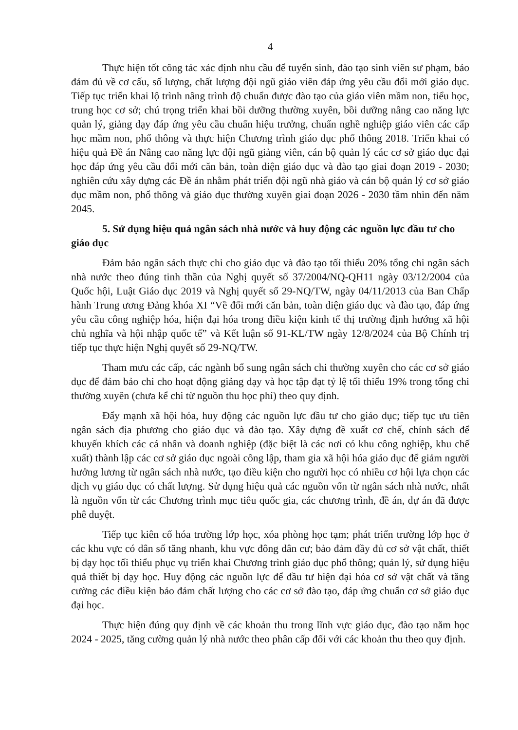4
Thực hiện tốt công tác xác định nhu cầu để tuyển sinh, đào tạo sinh viên sư phạm, bảo đảm đủ về cơ cấu, số lượng, chất lượng đội ngũ giáo viên đáp ứng yêu cầu đổi mới giáo dục. Tiếp tục triển khai lộ trình nâng trình độ chuẩn được đào tạo của giáo viên mầm non, tiểu học, trung học cơ sở; chú trọng triển khai bồi dưỡng thường xuyên, bồi dưỡng nâng cao năng lực quản lý, giảng dạy đáp ứng yêu cầu chuẩn hiệu trưởng, chuẩn nghề nghiệp giáo viên các cấp học mầm non, phổ thông và thực hiện Chương trình giáo dục phổ thông 2018. Triển khai có hiệu quả Đề án Nâng cao năng lực đội ngũ giảng viên, cán bộ quản lý các cơ sở giáo dục đại học đáp ứng yêu cầu đổi mới căn bản, toàn diện giáo dục và đào tạo giai đoạn 2019 - 2030; nghiên cứu xây dựng các Đề án nhằm phát triển đội ngũ nhà giáo và cán bộ quản lý cơ sở giáo dục mầm non, phổ thông và giáo dục thường xuyên giai đoạn 2026 - 2030 tầm nhìn đến năm 2045.
5. Sử dụng hiệu quả ngân sách nhà nước và huy động các nguồn lực đầu tư cho giáo dục
Đảm bảo ngân sách thực chi cho giáo dục và đào tạo tối thiểu 20% tổng chi ngân sách nhà nước theo đúng tinh thần của Nghị quyết số 37/2004/NQ-QH11 ngày 03/12/2004 của Quốc hội, Luật Giáo dục 2019 và Nghị quyết số 29-NQ/TW, ngày 04/11/2013 của Ban Chấp hành Trung ương Đảng khóa XI “Về đổi mới căn bản, toàn diện giáo dục và đào tạo, đáp ứng yêu cầu công nghiệp hóa, hiện đại hóa trong điều kiện kinh tế thị trường định hướng xã hội chủ nghĩa và hội nhập quốc tế” và Kết luận số 91-KL/TW ngày 12/8/2024 của Bộ Chính trị tiếp tục thực hiện Nghị quyết số 29-NQ/TW.
Tham mưu các cấp, các ngành bổ sung ngân sách chi thường xuyên cho các cơ sở giáo dục để đảm bảo chi cho hoạt động giảng dạy và học tập đạt tỷ lệ tối thiểu 19% trong tổng chi thường xuyên (chưa kể chi từ nguồn thu học phí) theo quy định.
Đẩy mạnh xã hội hóa, huy động các nguồn lực đầu tư cho giáo dục; tiếp tục ưu tiên ngân sách địa phương cho giáo dục và đào tạo. Xây dựng đề xuất cơ chế, chính sách để khuyến khích các cá nhân và doanh nghiệp (đặc biệt là các nơi có khu công nghiệp, khu chế xuất) thành lập các cơ sở giáo dục ngoài công lập, tham gia xã hội hóa giáo dục để giảm người hưởng lương từ ngân sách nhà nước, tạo điều kiện cho người học có nhiều cơ hội lựa chọn các dịch vụ giáo dục có chất lượng. Sử dụng hiệu quả các nguồn vốn từ ngân sách nhà nước, nhất là nguồn vốn từ các Chương trình mục tiêu quốc gia, các chương trình, đề án, dự án đã được phê duyệt.
Tiếp tục kiên cố hóa trường lớp học, xóa phòng học tạm; phát triển trường lớp học ở các khu vực có dân số tăng nhanh, khu vực đông dân cư; bảo đảm đầy đủ cơ sở vật chất, thiết bị dạy học tối thiểu phục vụ triển khai Chương trình giáo dục phổ thông; quản lý, sử dụng hiệu quả thiết bị dạy học. Huy động các nguồn lực để đầu tư hiện đại hóa cơ sở vật chất và tăng cường các điều kiện bảo đảm chất lượng cho các cơ sở đào tạo, đáp ứng chuẩn cơ sở giáo dục đại học.
Thực hiện đúng quy định về các khoản thu trong lĩnh vực giáo dục, đào tạo năm học 2024 - 2025, tăng cường quản lý nhà nước theo phân cấp đối với các khoản thu theo quy định.